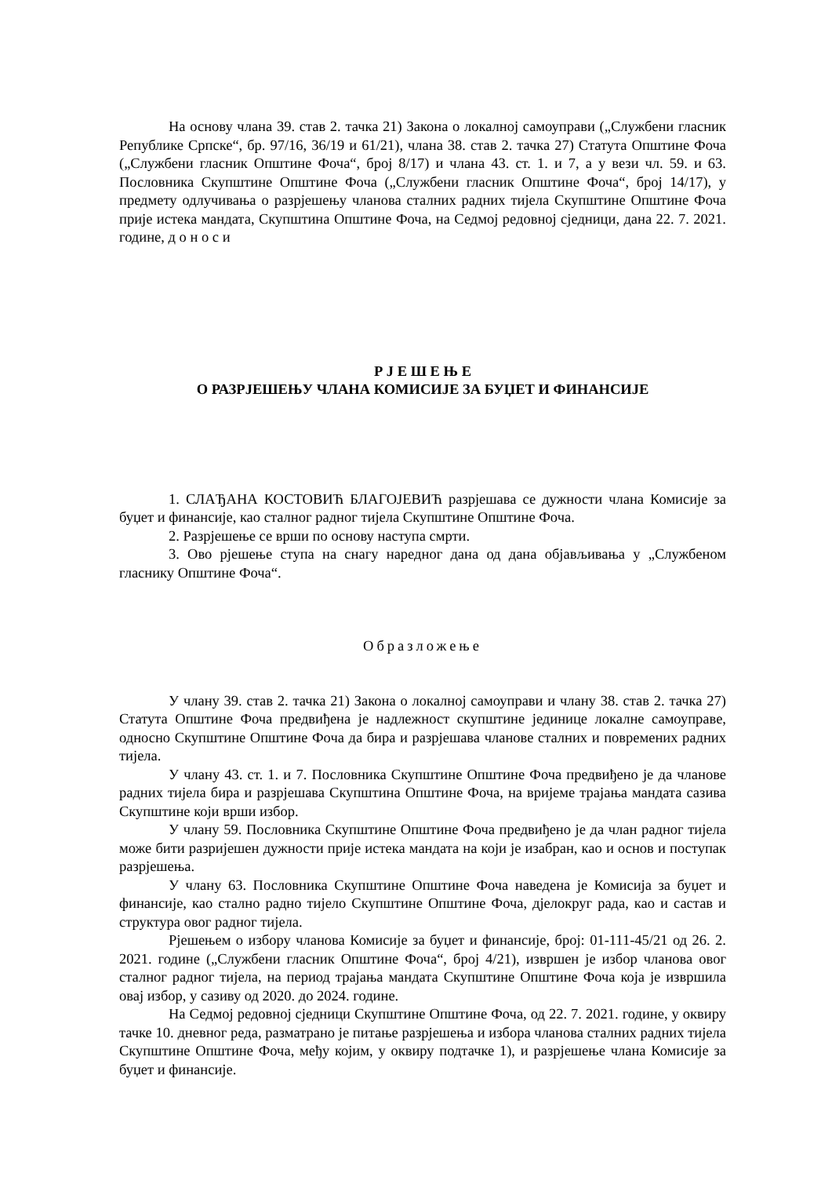На основу члана 39. став 2. тачка 21) Закона о локалној самоуправи („Службени гласник Републике Српске“, бр. 97/16, 36/19 и 61/21), члана 38. став 2. тачка 27) Статута Општине Фоча („Службени гласник Општине Фоча“, број 8/17) и члана 43. ст. 1. и 7, а у вези чл. 59. и 63. Пословника Скупштине Општине Фоча („Службени гласник Општине Фоча“, број 14/17), у предмету одлучивања о разрјешењу чланова сталних радних тијела Скупштине Општине Фоча прије истека мандата, Скупштина Општине Фоча, на Седмој редовној сједници, дана 22. 7. 2021. године, д о н о с и
Р Ј Е Ш Е Њ Е
О РАЗРЈЕШЕЊУ ЧЛАНА КОМИСИЈЕ ЗА БУЏЕТ И ФИНАНСИЈЕ
1. СЛАЂАНА КОСТОВИЋ БЛАГОЈЕВИЋ разрјешава се дужности члана Комисије за буџет и финансије, као сталног радног тијела Скупштине Општине Фоча.
2. Разрјешење се врши по основу наступа смрти.
3. Ово рјешење ступа на снагу наредног дана од дана објављивања у „Службеном гласнику Општине Фоча“.
Образложење
У члану 39. став 2. тачка 21) Закона о локалној самоуправи и члану 38. став 2. тачка 27) Статута Општине Фоча предвиђена је надлежност скупштине јединице локалне самоуправе, односно Скупштине Општине Фоча да бира и разрјешава чланове сталних и повремених радних тијела.
У члану 43. ст. 1. и 7. Пословника Скупштине Општине Фоча предвиђено је да чланове радних тијела бира и разрјешава Скупштина Општине Фоча, на вријеме трајања мандата сазива Скупштине који врши избор.
У члану 59. Пословника Скупштине Општине Фоча предвиђено је да члан радног тијела може бити разријешен дужности прије истека мандата на који је изабран, као и основ и поступак разрјешења.
У члану 63. Пословника Скупштине Општине Фоча наведена је Комисија за буџет и финансије, као стално радно тијело Скупштине Општине Фоча, дјелокруг рада, као и састав и структура овог радног тијела.
Рјешењем о избору чланова Комисије за буџет и финансије, број: 01-111-45/21 од 26. 2. 2021. године („Службени гласник Општине Фоча“, број 4/21), извршен је избор чланова овог сталног радног тијела, на период трајања мандата Скупштине Општине Фоча која је извршила овај избор, у сазиву од 2020. до 2024. године.
На Седмој редовној сједници Скупштине Општине Фоча, од 22. 7. 2021. године, у оквиру тачке 10. дневног реда, разматрано је питање разрјешења и избора чланова сталних радних тијела Скупштине Општине Фоча, међу којим, у оквиру подтачке 1), и разрјешење члана Комисије за буџет и финансије.